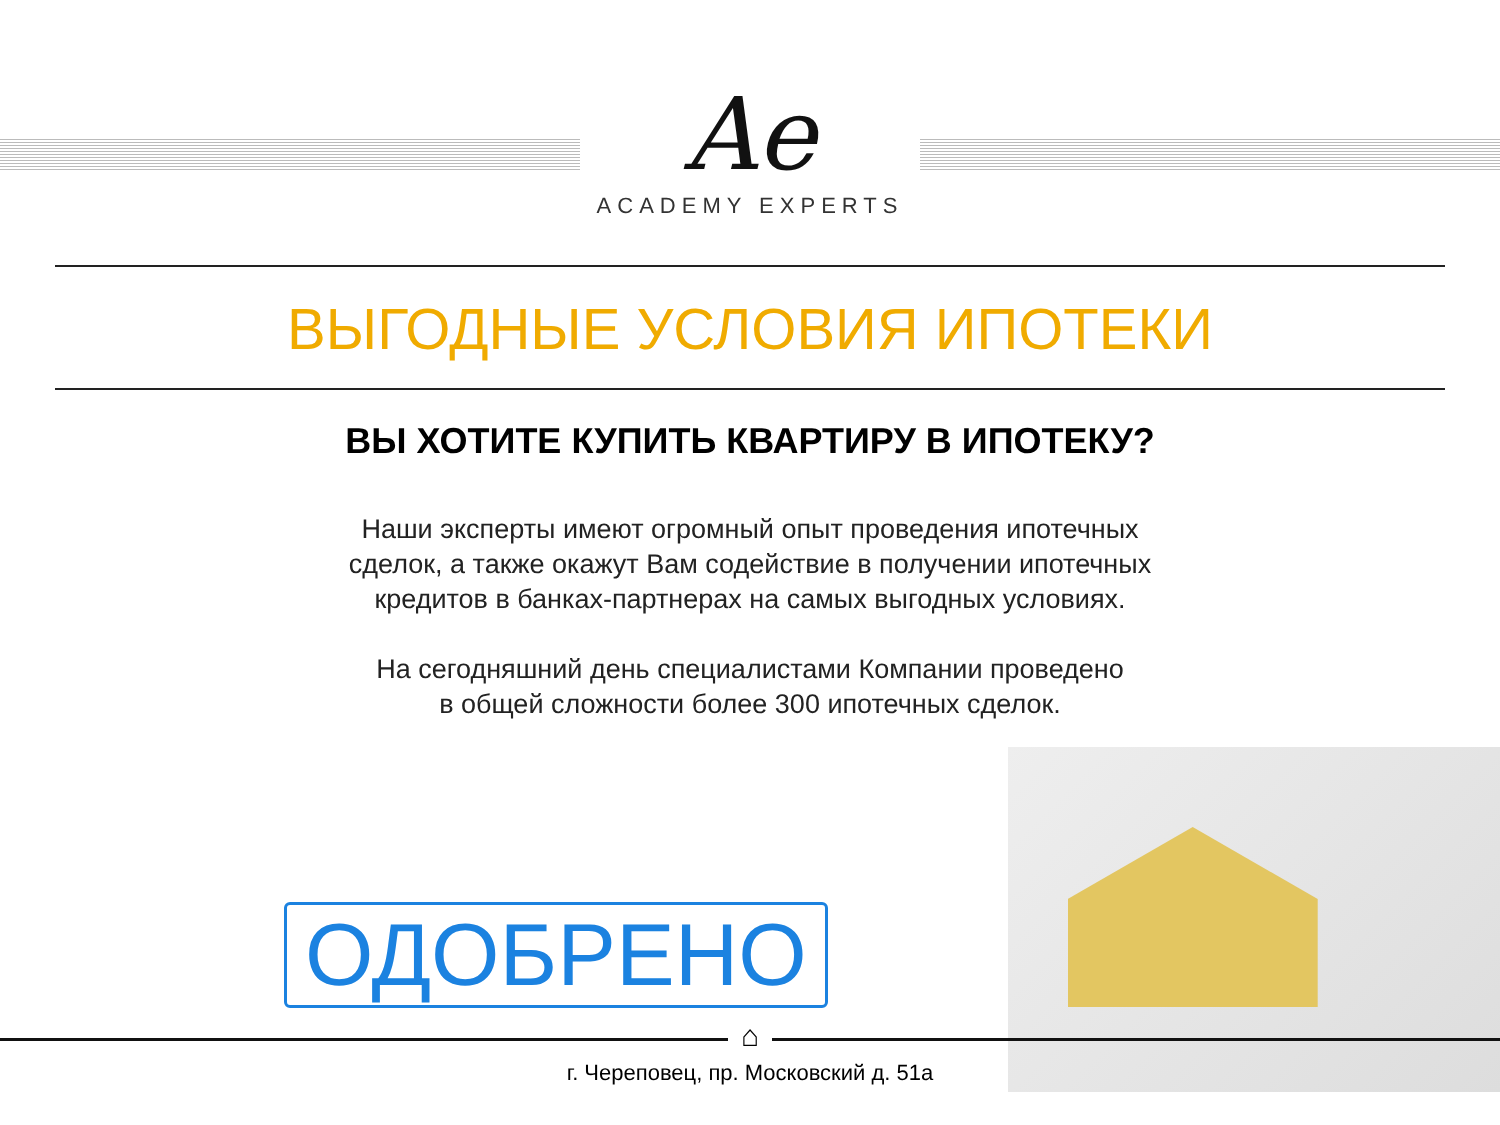Ae
ACADEMY EXPERTS
ВЫГОДНЫЕ УСЛОВИЯ ИПОТЕКИ
ВЫ ХОТИТЕ КУПИТЬ КВАРТИРУ В ИПОТЕКУ?
Наши эксперты имеют огромный опыт проведения ипотечных
сделок, а также окажут Вам содействие в получении ипотечных
кредитов в банках-партнерах на самых выгодных условиях.
На сегодняшний день специалистами Компании проведено
в общей сложности более 300 ипотечных сделок.
ОДОБРЕНО
⌂
г. Череповец, пр. Московский д. 51а